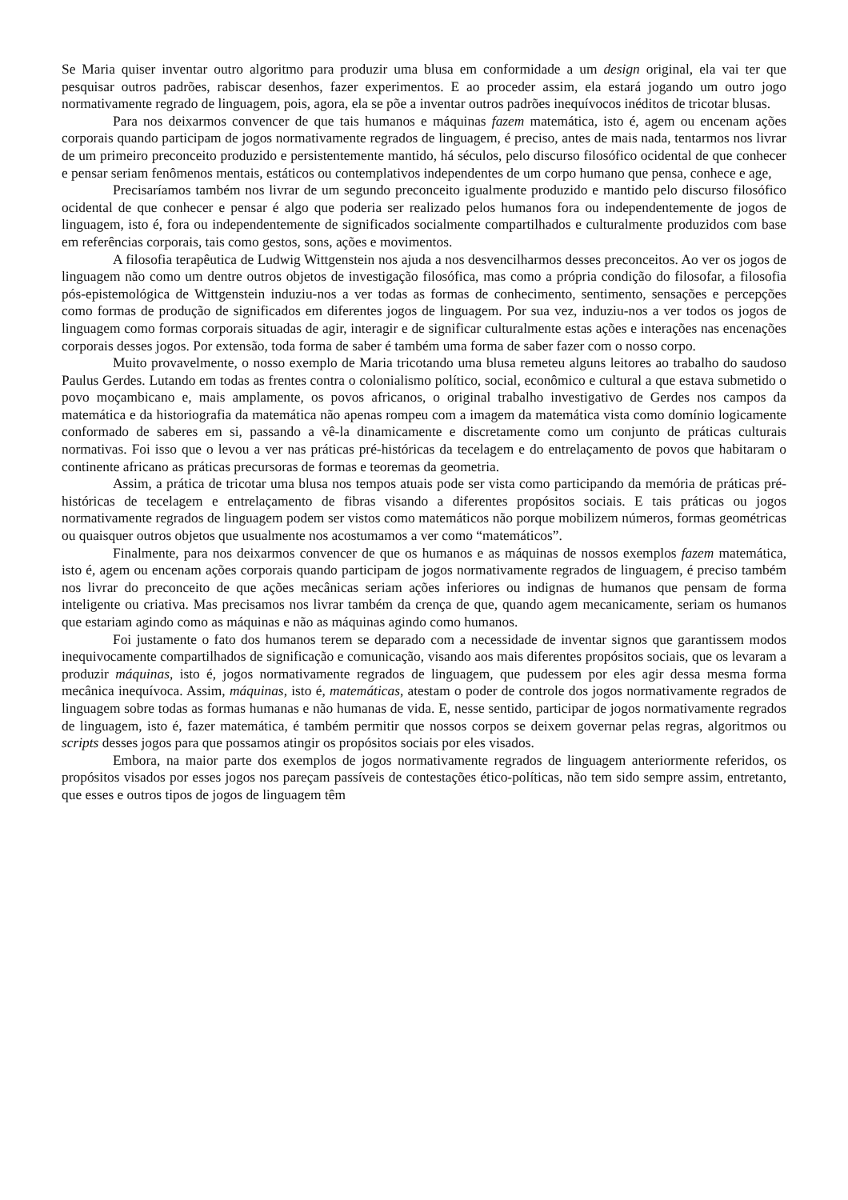Se Maria quiser inventar outro algoritmo para produzir uma blusa em conformidade a um design original, ela vai ter que pesquisar outros padrões, rabiscar desenhos, fazer experimentos. E ao proceder assim, ela estará jogando um outro jogo normativamente regrado de linguagem, pois, agora, ela se põe a inventar outros padrões inequívocos inéditos de tricotar blusas.
Para nos deixarmos convencer de que tais humanos e máquinas fazem matemática, isto é, agem ou encenam ações corporais quando participam de jogos normativamente regrados de linguagem, é preciso, antes de mais nada, tentarmos nos livrar de um primeiro preconceito produzido e persistentemente mantido, há séculos, pelo discurso filosófico ocidental de que conhecer e pensar seriam fenômenos mentais, estáticos ou contemplativos independentes de um corpo humano que pensa, conhece e age,
Precisaríamos também nos livrar de um segundo preconceito igualmente produzido e mantido pelo discurso filosófico ocidental de que conhecer e pensar é algo que poderia ser realizado pelos humanos fora ou independentemente de jogos de linguagem, isto é, fora ou independentemente de significados socialmente compartilhados e culturalmente produzidos com base em referências corporais, tais como gestos, sons, ações e movimentos.
A filosofia terapêutica de Ludwig Wittgenstein nos ajuda a nos desvencilharmos desses preconceitos. Ao ver os jogos de linguagem não como um dentre outros objetos de investigação filosófica, mas como a própria condição do filosofar, a filosofia pós-epistemológica de Wittgenstein induziu-nos a ver todas as formas de conhecimento, sentimento, sensações e percepções como formas de produção de significados em diferentes jogos de linguagem. Por sua vez, induziu-nos a ver todos os jogos de linguagem como formas corporais situadas de agir, interagir e de significar culturalmente estas ações e interações nas encenações corporais desses jogos. Por extensão, toda forma de saber é também uma forma de saber fazer com o nosso corpo.
Muito provavelmente, o nosso exemplo de Maria tricotando uma blusa remeteu alguns leitores ao trabalho do saudoso Paulus Gerdes. Lutando em todas as frentes contra o colonialismo político, social, econômico e cultural a que estava submetido o povo moçambicano e, mais amplamente, os povos africanos, o original trabalho investigativo de Gerdes nos campos da matemática e da historiografia da matemática não apenas rompeu com a imagem da matemática vista como domínio logicamente conformado de saberes em si, passando a vê-la dinamicamente e discretamente como um conjunto de práticas culturais normativas. Foi isso que o levou a ver nas práticas pré-históricas da tecelagem e do entrelaçamento de povos que habitaram o continente africano as práticas precursoras de formas e teoremas da geometria.
Assim, a prática de tricotar uma blusa nos tempos atuais pode ser vista como participando da memória de práticas pré-históricas de tecelagem e entrelaçamento de fibras visando a diferentes propósitos sociais. E tais práticas ou jogos normativamente regrados de linguagem podem ser vistos como matemáticos não porque mobilizem números, formas geométricas ou quaisquer outros objetos que usualmente nos acostumamos a ver como “matemáticos”.
Finalmente, para nos deixarmos convencer de que os humanos e as máquinas de nossos exemplos fazem matemática, isto é, agem ou encenam ações corporais quando participam de jogos normativamente regrados de linguagem, é preciso também nos livrar do preconceito de que ações mecânicas seriam ações inferiores ou indignas de humanos que pensam de forma inteligente ou criativa. Mas precisamos nos livrar também da crença de que, quando agem mecanicamente, seriam os humanos que estariam agindo como as máquinas e não as máquinas agindo como humanos.
Foi justamente o fato dos humanos terem se deparado com a necessidade de inventar signos que garantissem modos inequivocamente compartilhados de significação e comunicação, visando aos mais diferentes propósitos sociais, que os levaram a produzir máquinas, isto é, jogos normativamente regrados de linguagem, que pudessem por eles agir dessa mesma forma mecânica inequívoca. Assim, máquinas, isto é, matemáticas, atestam o poder de controle dos jogos normativamente regrados de linguagem sobre todas as formas humanas e não humanas de vida. E, nesse sentido, participar de jogos normativamente regrados de linguagem, isto é, fazer matemática, é também permitir que nossos corpos se deixem governar pelas regras, algoritmos ou scripts desses jogos para que possamos atingir os propósitos sociais por eles visados.
Embora, na maior parte dos exemplos de jogos normativamente regrados de linguagem anteriormente referidos, os propósitos visados por esses jogos nos pareçam passíveis de contestações ético-políticas, não tem sido sempre assim, entretanto, que esses e outros tipos de jogos de linguagem têm